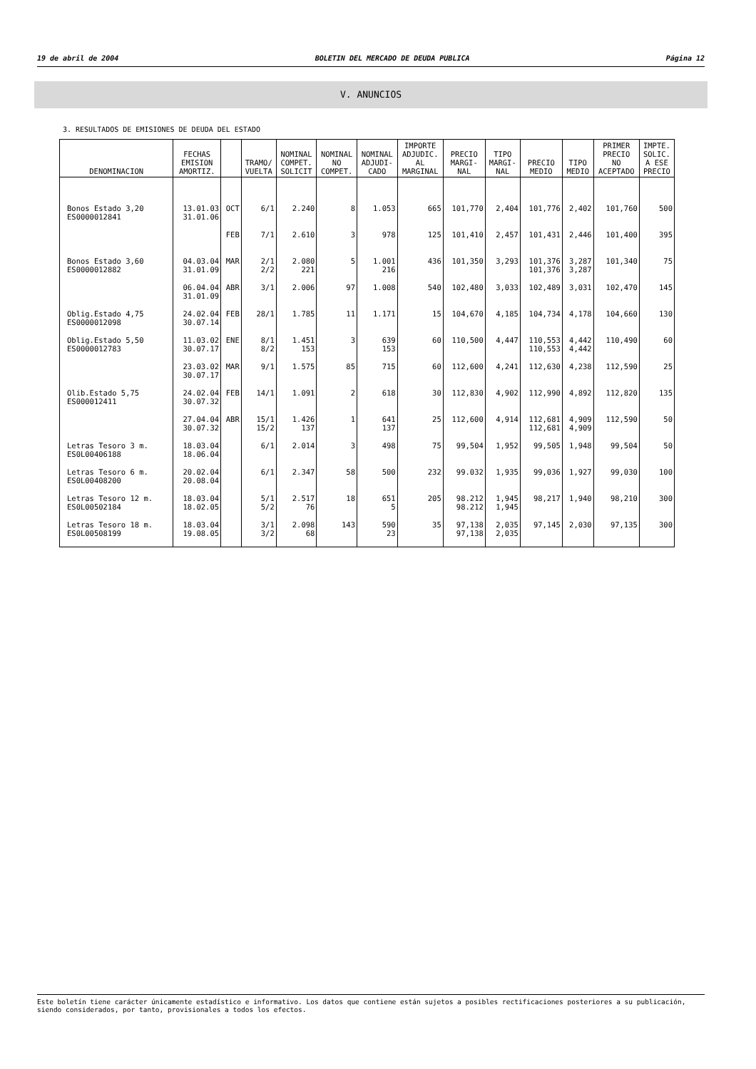19 de abril de 2004 BOLETIN DEL MERCADO DE DEUDA PUBLICA Página 12
V. ANUNCIOS
3. RESULTADOS DE EMISIONES DE DEUDA DEL ESTADO
| DENOMINACION | FECHAS EMISION AMORTIZ. | | TRAMO/ VUELTA | NOMINAL COMPET. SOLICIT | NOMINAL NO COMPET. | NOMINAL ADJUDI- CADO | IMPORTE ADJUDIC. AL MARGINAL | PRECIO MARGI- NAL | TIPO MARGI- NAL | PRECIO MEDIO | TIPO MEDIO | PRIMER PRECIO NO ACEPTADO | IMPTE. SOLIC. A ESE PRECIO |
| --- | --- | --- | --- | --- | --- | --- | --- | --- | --- | --- | --- | --- | --- |
| Bonos Estado 3,20 ES0000012841 | 13.01.03 31.01.06 | OCT | 6/1 | 2.240 | 8 | 1.053 | 665 | 101,770 | 2,404 | 101,776 | 2,402 | 101,760 | 500 |
| | | FEB | 7/1 | 2.610 | 3 | 978 | 125 | 101,410 | 2,457 | 101,431 | 2,446 | 101,400 | 395 |
| Bonos Estado 3,60 ES0000012882 | 04.03.04 31.01.09 | MAR | 2/1 2/2 | 2.080 221 | 5 | 1.001 216 | 436 | 101,350 | 3,293 | 101,376 101,376 | 3,287 3,287 | 101,340 | 75 |
| | 06.04.04 31.01.09 | ABR | 3/1 | 2.006 | 97 | 1.008 | 540 | 102,480 | 3,033 | 102,489 | 3,031 | 102,470 | 145 |
| Oblig.Estado 4,75 ES0000012098 | 24.02.04 30.07.14 | FEB | 28/1 | 1.785 | 11 | 1.171 | 15 | 104,670 | 4,185 | 104,734 | 4,178 | 104,660 | 130 |
| Oblig.Estado 5,50 ES0000012783 | 11.03.02 30.07.17 | ENE | 8/1 8/2 | 1.451 153 | 3 | 639 153 | 60 | 110,500 | 4,447 | 110,553 110,553 | 4,442 4,442 | 110,490 | 60 |
| | 23.03.02 30.07.17 | MAR | 9/1 | 1.575 | 85 | 715 | 60 | 112,600 | 4,241 | 112,630 | 4,238 | 112,590 | 25 |
| Olib.Estado 5,75 ES000012411 | 24.02.04 30.07.32 | FEB | 14/1 | 1.091 | 2 | 618 | 30 | 112,830 | 4,902 | 112,990 | 4,892 | 112,820 | 135 |
| | 27.04.04 30.07.32 | ABR | 15/1 15/2 | 1.426 137 | 1 | 641 137 | 25 | 112,600 | 4,914 | 112,681 112,681 | 4,909 4,909 | 112,590 | 50 |
| Letras Tesoro 3 m. ES0L00406188 | 18.03.04 18.06.04 | | 6/1 | 2.014 | 3 | 498 | 75 | 99,504 | 1,952 | 99,505 | 1,948 | 99,504 | 50 |
| Letras Tesoro 6 m. ES0L00408200 | 20.02.04 20.08.04 | | 6/1 | 2.347 | 58 | 500 | 232 | 99.032 | 1,935 | 99,036 | 1,927 | 99,030 | 100 |
| Letras Tesoro 12 m. ES0L00502184 | 18.03.04 18.02.05 | | 5/1 5/2 | 2.517 76 | 18 | 651 5 | 205 | 98.212 98.212 | 1,945 1,945 | 98,217 | 1,940 | 98,210 | 300 |
| Letras Tesoro 18 m. ES0L00508199 | 18.03.04 19.08.05 | | 3/1 3/2 | 2.098 68 | 143 | 590 23 | 35 | 97,138 97,138 | 2,035 2,035 | 97,145 | 2,030 | 97,135 | 300 |
Este boletín tiene carácter únicamente estadístico e informativo. Los datos que contiene están sujetos a posibles rectificaciones posteriores a su publicación, siendo considerados, por tanto, provisionales a todos los efectos.